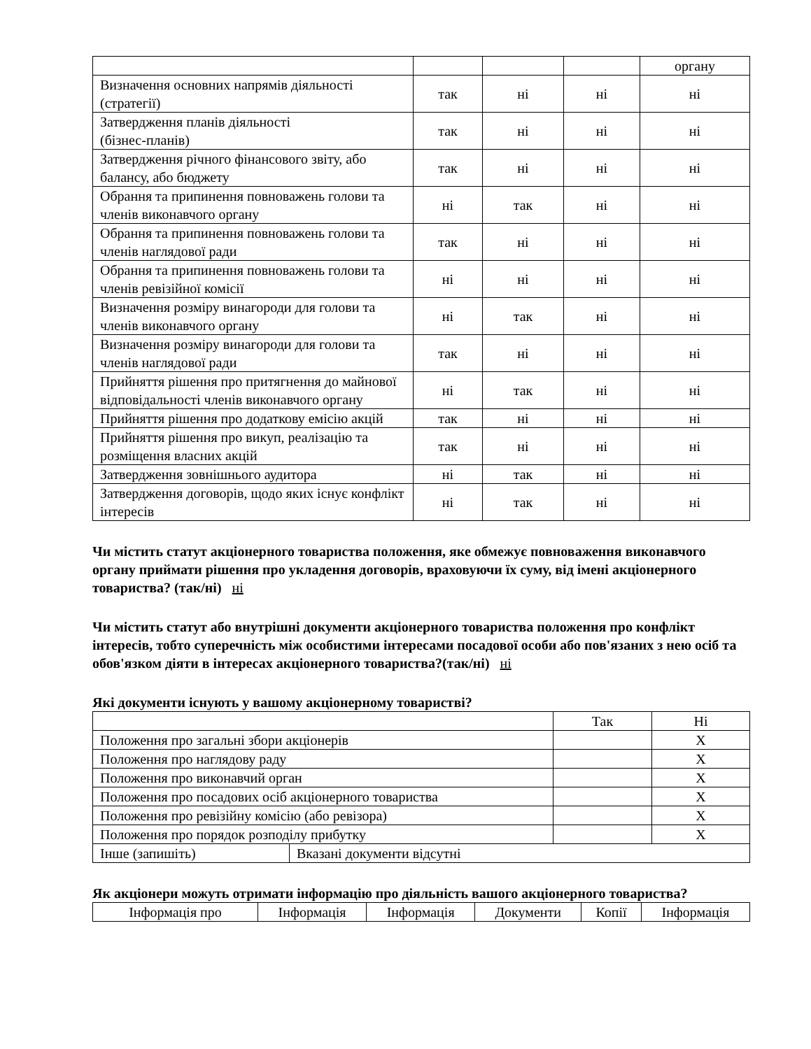| | | | | органу |
| Визначення основних напрямів діяльності (стратегії) | так | ні | ні | ні |
| Затвердження планів діяльності (бізнес-планів) | так | ні | ні | ні |
| Затвердження річного фінансового звіту, або балансу, або бюджету | так | ні | ні | ні |
| Обрання та припинення повноважень голови та членів виконавчого органу | ні | так | ні | ні |
| Обрання та припинення повноважень голови та членів наглядової ради | так | ні | ні | ні |
| Обрання та припинення повноважень голови та членів ревізійної комісії | ні | ні | ні | ні |
| Визначення розміру винагороди для голови та членів виконавчого органу | ні | так | ні | ні |
| Визначення розміру винагороди для голови та членів наглядової ради | так | ні | ні | ні |
| Прийняття рішення про притягнення до майнової відповідальності членів виконавчого органу | ні | так | ні | ні |
| Прийняття рішення про додаткову емісію акцій | так | ні | ні | ні |
| Прийняття рішення про викуп, реалізацію та розміщення власних акцій | так | ні | ні | ні |
| Затвердження зовнішнього аудитора | ні | так | ні | ні |
| Затвердження договорів, щодо яких існує конфлікт інтересів | ні | так | ні | ні |
Чи містить статут акціонерного товариства положення, яке обмежує повноваження виконавчого органу приймати рішення про укладення договорів, враховуючи їх суму, від імені акціонерного товариства? (так/ні) ні
Чи містить статут або внутрішні документи акціонерного товариства положення про конфлікт інтересів, тобто суперечність між особистими інтересами посадової особи або пов'язаних з нею осіб та обов'язком діяти в інтересах акціонерного товариства?(так/ні) ні
Які документи існують у вашому акціонерному товаристві?
| | | Так | Ні |
| Положення про загальні збори акціонерів | | | X |
| Положення про наглядову раду | | | X |
| Положення про виконавчий орган | | | X |
| Положення про посадових осіб акціонерного товариства | | | X |
| Положення про ревізійну комісію (або ревізора) | | | X |
| Положення про порядок розподілу прибутку | | | X |
| Інше (запишіть) | Вказані документи відсутні | | |
Як акціонери можуть отримати інформацію про діяльність вашого акціонерного товариства?
| Інформація про | Інформація | Інформація | Документи | Копії | Інформація |